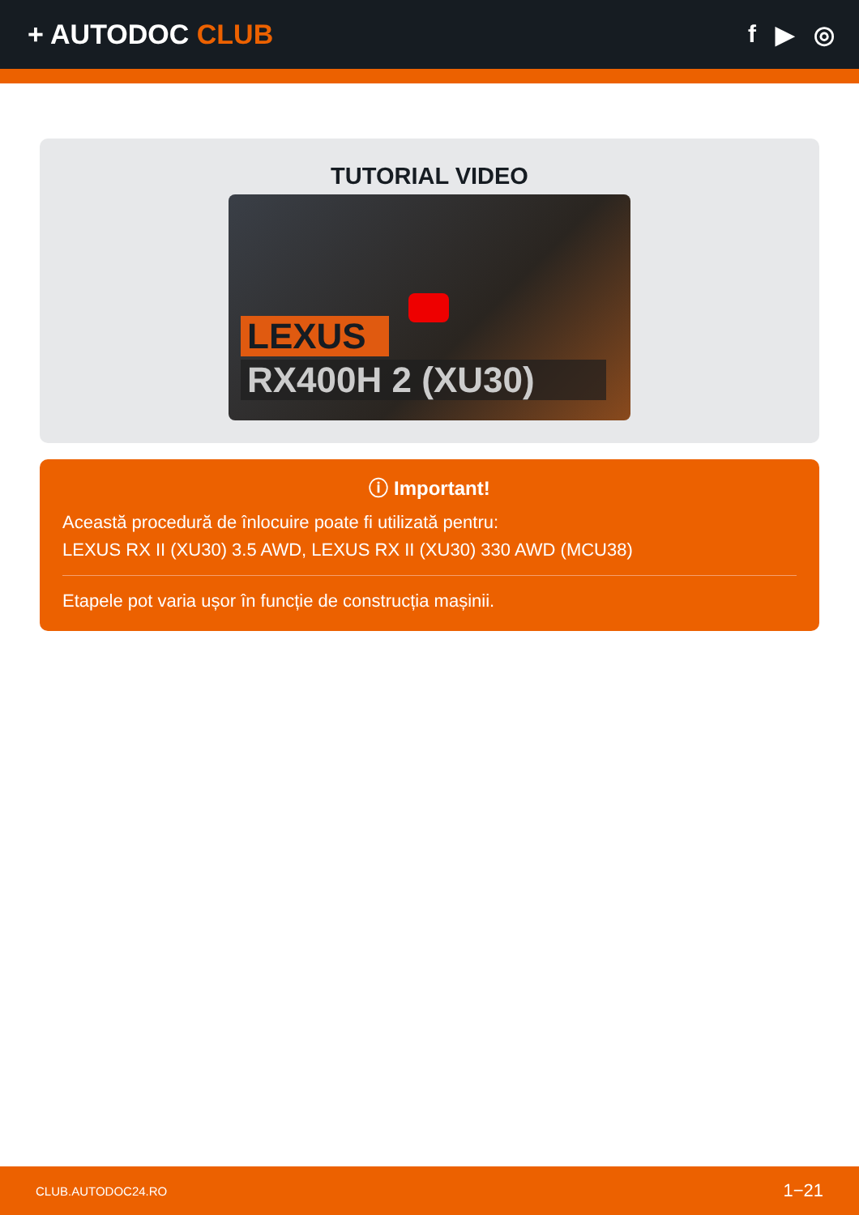+ AUTODOC CLUB f ▶ ◎
TUTORIAL VIDEO
LEXUS
RX400H 2 (XU30)
ⓘ Important!
Această procedură de înlocuire poate fi utilizată pentru:
LEXUS RX II (XU30) 3.5 AWD, LEXUS RX II (XU30) 330 AWD (MCU38)
Etapele pot varia ușor în funcție de construcția mașinii.
CLUB.AUTODOC24.RO 1−21